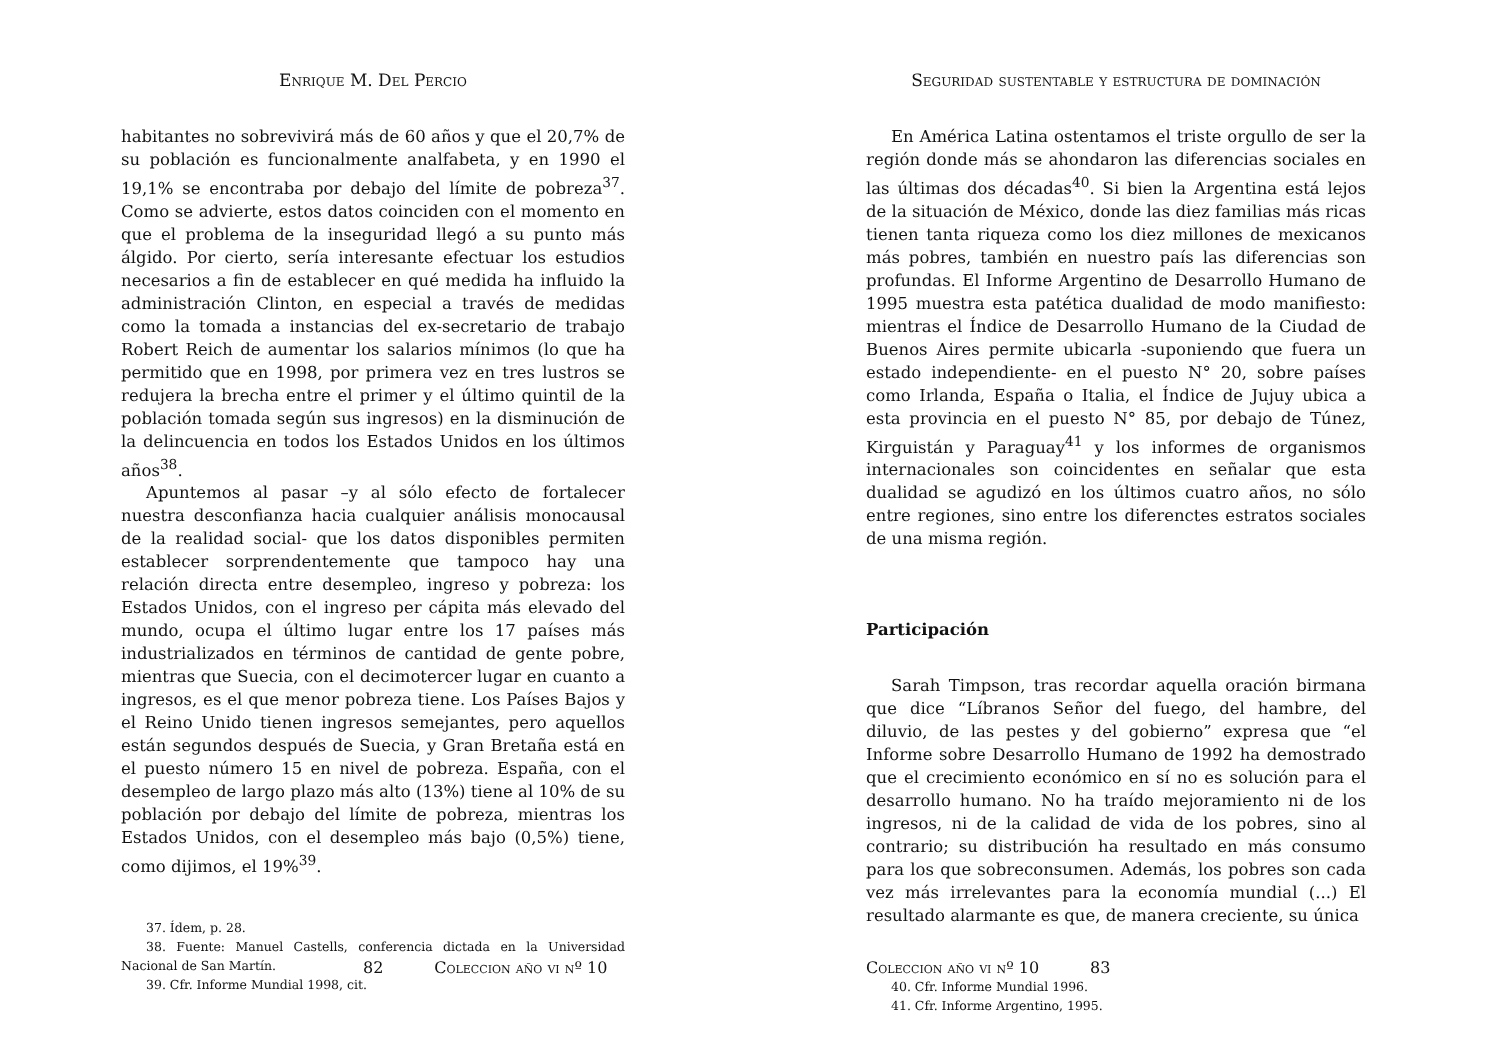Enrique M. Del Percio
habitantes no sobrevivirá más de 60 años y que el 20,7% de su población es funcionalmente analfabeta, y en 1990 el 19,1% se encontraba por debajo del límite de pobreza<sup>37</sup>. Como se advierte, estos datos coinciden con el momento en que el problema de la inseguridad llegó a su punto más álgido. Por cierto, sería interesante efectuar los estudios necesarios a fin de establecer en qué medida ha influido la administración Clinton, en especial a través de medidas como la tomada a instancias del ex-secretario de trabajo Robert Reich de aumentar los salarios mínimos (lo que ha permitido que en 1998, por primera vez en tres lustros se redujera la brecha entre el primer y el último quintil de la población tomada según sus ingresos) en la disminución de la delincuencia en todos los Estados Unidos en los últimos años<sup>38</sup>.
Apuntemos al pasar –y al sólo efecto de fortalecer nuestra desconfianza hacia cualquier análisis monocausal de la realidad social- que los datos disponibles permiten establecer sorprendentemente que tampoco hay una relación directa entre desempleo, ingreso y pobreza: los Estados Unidos, con el ingreso per cápita más elevado del mundo, ocupa el último lugar entre los 17 países más industrializados en términos de cantidad de gente pobre, mientras que Suecia, con el decimotercer lugar en cuanto a ingresos, es el que menor pobreza tiene. Los Países Bajos y el Reino Unido tienen ingresos semejantes, pero aquellos están segundos después de Suecia, y Gran Bretaña está en el puesto número 15 en nivel de pobreza. España, con el desempleo de largo plazo más alto (13%) tiene al 10% de su población por debajo del límite de pobreza, mientras los Estados Unidos, con el desempleo más bajo (0,5%) tiene, como dijimos, el 19%<sup>39</sup>.
37. Ídem, p. 28.
38. Fuente: Manuel Castells, conferencia dictada en la Universidad Nacional de San Martín.
39. Cfr. Informe Mundial 1998, cit.
82 Coleccion año vi nº 10
Seguridad sustentable y estructura de dominación
En América Latina ostentamos el triste orgullo de ser la región donde más se ahondaron las diferencias sociales en las últimas dos décadas<sup>40</sup>. Si bien la Argentina está lejos de la situación de México, donde las diez familias más ricas tienen tanta riqueza como los diez millones de mexicanos más pobres, también en nuestro país las diferencias son profundas. El Informe Argentino de Desarrollo Humano de 1995 muestra esta patética dualidad de modo manifiesto: mientras el Índice de Desarrollo Humano de la Ciudad de Buenos Aires permite ubicarla -suponiendo que fuera un estado independiente- en el puesto N° 20, sobre países como Irlanda, España o Italia, el Índice de Jujuy ubica a esta provincia en el puesto N° 85, por debajo de Túnez, Kirguistán y Paraguay<sup>41</sup> y los informes de organismos internacionales son coincidentes en señalar que esta dualidad se agudizó en los últimos cuatro años, no sólo entre regiones, sino entre los diferenctes estratos sociales de una misma región.
Participación
Sarah Timpson, tras recordar aquella oración birmana que dice “Líbranos Señor del fuego, del hambre, del diluvio, de las pestes y del gobierno” expresa que “el Informe sobre Desarrollo Humano de 1992 ha demostrado que el crecimiento económico en sí no es solución para el desarrollo humano. No ha traído mejoramiento ni de los ingresos, ni de la calidad de vida de los pobres, sino al contrario; su distribución ha resultado en más consumo para los que sobreconsumen. Además, los pobres son cada vez más irrelevantes para la economía mundial (...) El resultado alarmante es que, de manera creciente, su única
40. Cfr. Informe Mundial 1996.
41. Cfr. Informe Argentino, 1995.
Coleccion año vi nº 10 83